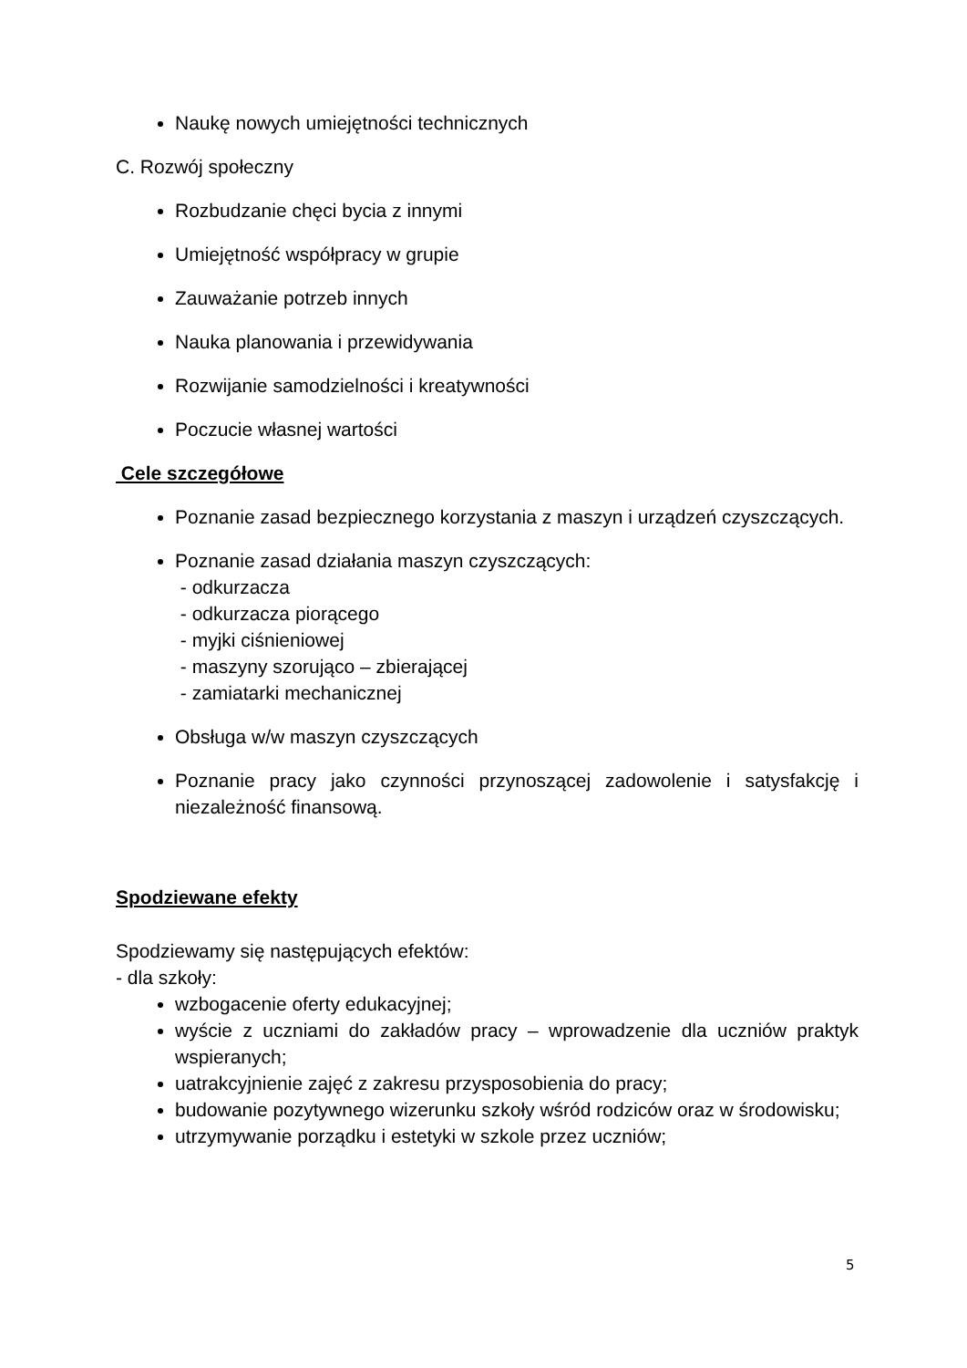Naukę nowych umiejętności technicznych
C. Rozwój społeczny
Rozbudzanie chęci bycia z innymi
Umiejętność współpracy w grupie
Zauważanie potrzeb innych
Nauka planowania i przewidywania
Rozwijanie samodzielności i kreatywności
Poczucie własnej wartości
Cele szczegółowe
Poznanie zasad bezpiecznego korzystania z maszyn i urządzeń czyszczących.
Poznanie zasad działania maszyn czyszczących:
- odkurzacza
- odkurzacza piorącego
- myjki ciśnieniowej
- maszyny szorująco – zbierającej
- zamiatarki mechanicznej
Obsługa w/w maszyn czyszczących
Poznanie pracy jako czynności przynoszącej zadowolenie i satysfakcję i niezależność finansową.
Spodziewane efekty
Spodziewamy się następujących efektów:
- dla szkoły:
wzbogacenie oferty edukacyjnej;
wyście z uczniami do zakładów pracy – wprowadzenie dla uczniów praktyk wspieranych;
uatrakcyjnienie zajęć z zakresu przysposobienia do pracy;
budowanie pozytywnego wizerunku szkoły wśród rodziców oraz w środowisku;
utrzymywanie porządku i estetyki w szkole przez uczniów;
5